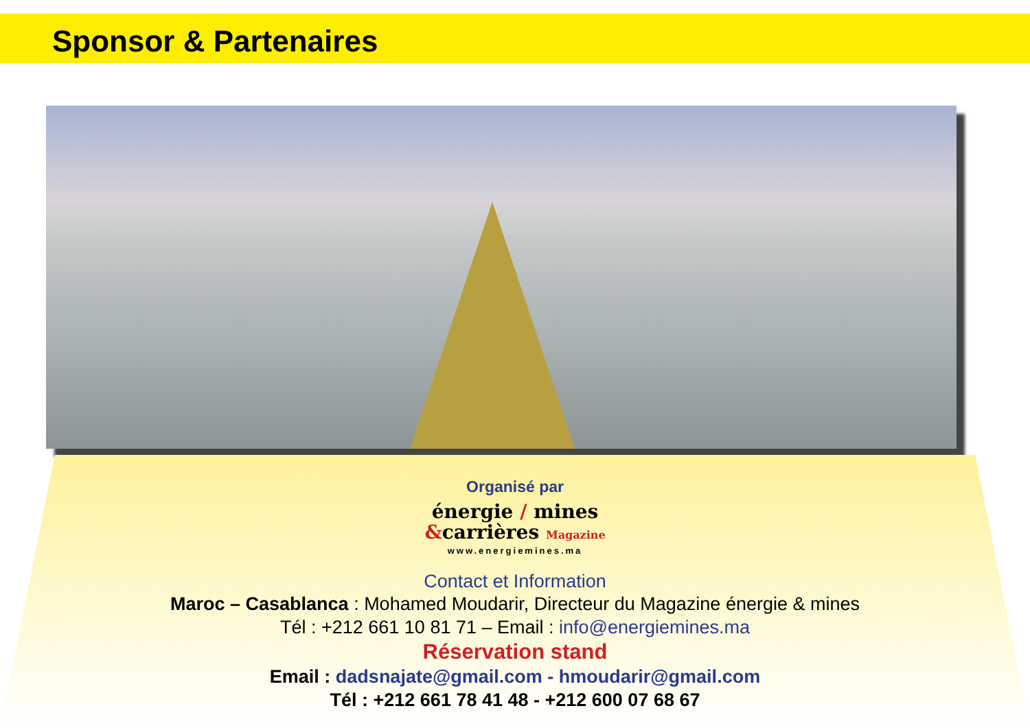Sponsor & Partenaires
Organisé par
énergie / mines
&carrières Magazine
www.energiemines.ma
Contact et Information
Maroc – Casablanca : Mohamed Moudarir, Directeur du Magazine énergie & mines
Tél : +212 661 10 81 71 – Email : info@energiemines.ma
Réservation stand
Email : dadsnajate@gmail.com - hmoudarir@gmail.com
Tél : +212 661 78 41 48 - +212 600 07 68 67